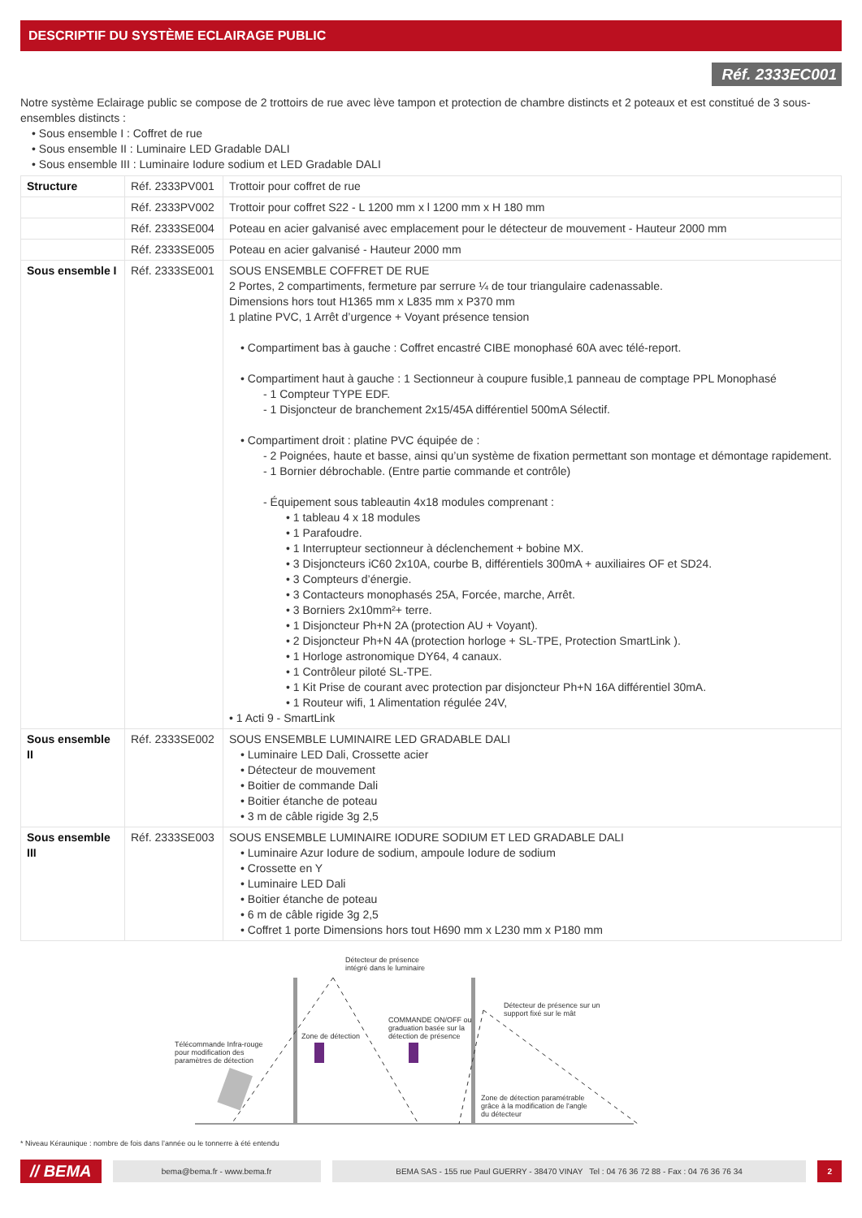DESCRIPTIF DU SYSTÈME ECLAIRAGE PUBLIC
Réf. 2333EC001
Notre système Eclairage public se compose de 2 trottoirs de rue avec lève tampon et protection de chambre distincts et 2 poteaux et est constitué de 3 sous-ensembles distincts :
• Sous ensemble I : Coffret de rue
• Sous ensemble II : Luminaire LED Gradable DALI
• Sous ensemble III : Luminaire Iodure sodium et LED Gradable DALI
| Structure | Réf. 2333PV001 | Trottoir pour coffret de rue |
| | Réf. 2333PV002 | Trottoir pour coffret S22 - L 1200 mm x l 1200 mm x H 180 mm |
| | Réf. 2333SE004 | Poteau en acier galvanisé avec emplacement pour le détecteur de mouvement - Hauteur 2000 mm |
| | Réf. 2333SE005 | Poteau en acier galvanisé - Hauteur 2000 mm |
| Sous ensemble I | Réf. 2333SE001 | SOUS ENSEMBLE COFFRET DE RUE 2 Portes, 2 compartiments, fermeture par serrure ¼ de tour triangulaire cadenassable. Dimensions hors tout H1365 mm x L835 mm x P370 mm 1 platine PVC, 1 Arrêt d’urgence + Voyant présence tension • Compartiment bas à gauche : Coffret encastré CIBE monophasé 60A avec télé-report. • Compartiment haut à gauche : 1 Sectionneur à coupure fusible,1 panneau de comptage PPL Monophasé - 1 Compteur TYPE EDF. - 1 Disjoncteur de branchement 2x15/45A différentiel 500mA Sélectif. • Compartiment droit : platine PVC équipée de : - 2 Poignées, haute et basse, ainsi qu’un système de fixation permettant son montage et démontage rapidement. - 1 Bornier débrochable. (Entre partie commande et contrôle) - Équipement sous tableautin 4x18 modules comprenant : • 1 tableau 4 x 18 modules • 1 Parafoudre. • 1 Interrupteur sectionneur à déclenchement + bobine MX. • 3 Disjoncteurs iC60 2x10A, courbe B, différentiels 300mA + auxiliaires OF et SD24. • 3 Compteurs d’énergie. • 3 Contacteurs monophasés 25A, Forcée, marche, Arrêt. • 3 Borniers 2x10mm²+ terre. • 1 Disjoncteur Ph+N 2A (protection AU + Voyant). • 2 Disjoncteur Ph+N 4A (protection horloge + SL-TPE, Protection SmartLink ). • 1 Horloge astronomique DY64, 4 canaux. • 1 Contrôleur piloté SL-TPE. • 1 Kit Prise de courant avec protection par disjoncteur Ph+N 16A différentiel 30mA. • 1 Routeur wifi, 1 Alimentation régulée 24V, • 1 Acti 9 - SmartLink |
| Sous ensemble II | Réf. 2333SE002 | SOUS ENSEMBLE LUMINAIRE LED GRADABLE DALI • Luminaire LED Dali, Crossette acier • Détecteur de mouvement • Boitier de commande Dali • Boitier étanche de poteau • 3 m de câble rigide 3g 2,5 |
| Sous ensemble III | Réf. 2333SE003 | SOUS ENSEMBLE LUMINAIRE IODURE SODIUM ET LED GRADABLE DALI • Luminaire Azur Iodure de sodium, ampoule Iodure de sodium • Crossette en Y • Luminaire LED Dali • Boitier étanche de poteau • 6 m de câble rigide 3g 2,5 • Coffret 1 porte Dimensions hors tout H690 mm x L230 mm x P180 mm |
Détecteur de présence
intégré dans le luminaire
Détecteur de présence sur un
support fixé sur le mât
COMMANDE ON/OFF ou
graduation basée sur la
détection de présence
Zone de détection
Télécommande Infra-rouge
pour modification des
paramètres de détection
Zone de détection paramétrable
grâce à la modification de l'angle
du détecteur
* Niveau Kéraunique : nombre de fois dans l’année ou le tonnerre à été entendu
// BEMA bema@bema.fr - www.bema.fr BEMA SAS - 155 rue Paul GUERRY - 38470 VINAY Tel : 04 76 36 72 88 - Fax : 04 76 36 76 34 2